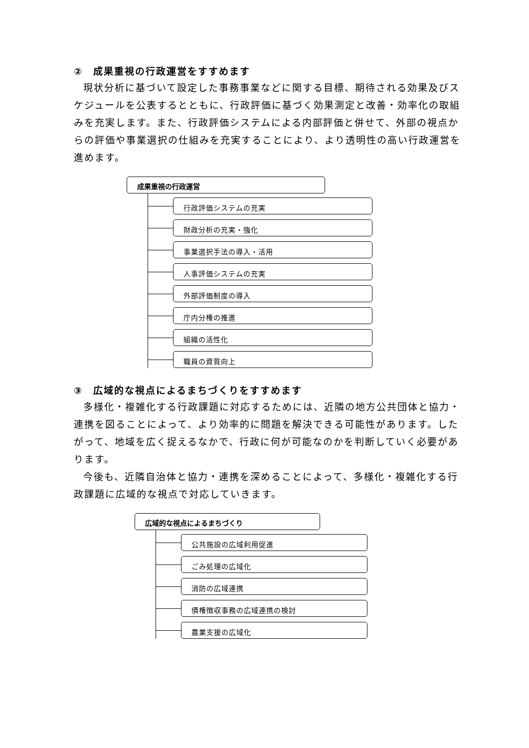②　成果重視の行政運営をすすめます
現状分析に基づいて設定した事務事業などに関する目標、期待される効果及びスケジュールを公表するとともに、行政評価に基づく効果測定と改善・効率化の取組みを充実します。また、行政評価システムによる内部評価と併せて、外部の視点からの評価や事業選択の仕組みを充実することにより、より透明性の高い行政運営を進めます。
成果重視の行政運営
行政評価システムの充実
財政分析の充実・強化
事業選択手法の導入・活用
人事評価システムの充実
外部評価制度の導入
庁内分権の推進
組織の活性化
職員の資質向上
③　広域的な視点によるまちづくりをすすめます
多様化・複雑化する行政課題に対応するためには、近隣の地方公共団体と協力・連携を図ることによって、より効率的に問題を解決できる可能性があります。したがって、地域を広く捉えるなかで、行政に何が可能なのかを判断していく必要があります。
今後も、近隣自治体と協力・連携を深めることによって、多様化・複雑化する行政課題に広域的な視点で対応していきます。
広域的な視点によるまちづくり
公共施設の広域利用促進
ごみ処理の広域化
消防の広域連携
債権徴収事務の広域連携の検討
農業支援の広域化